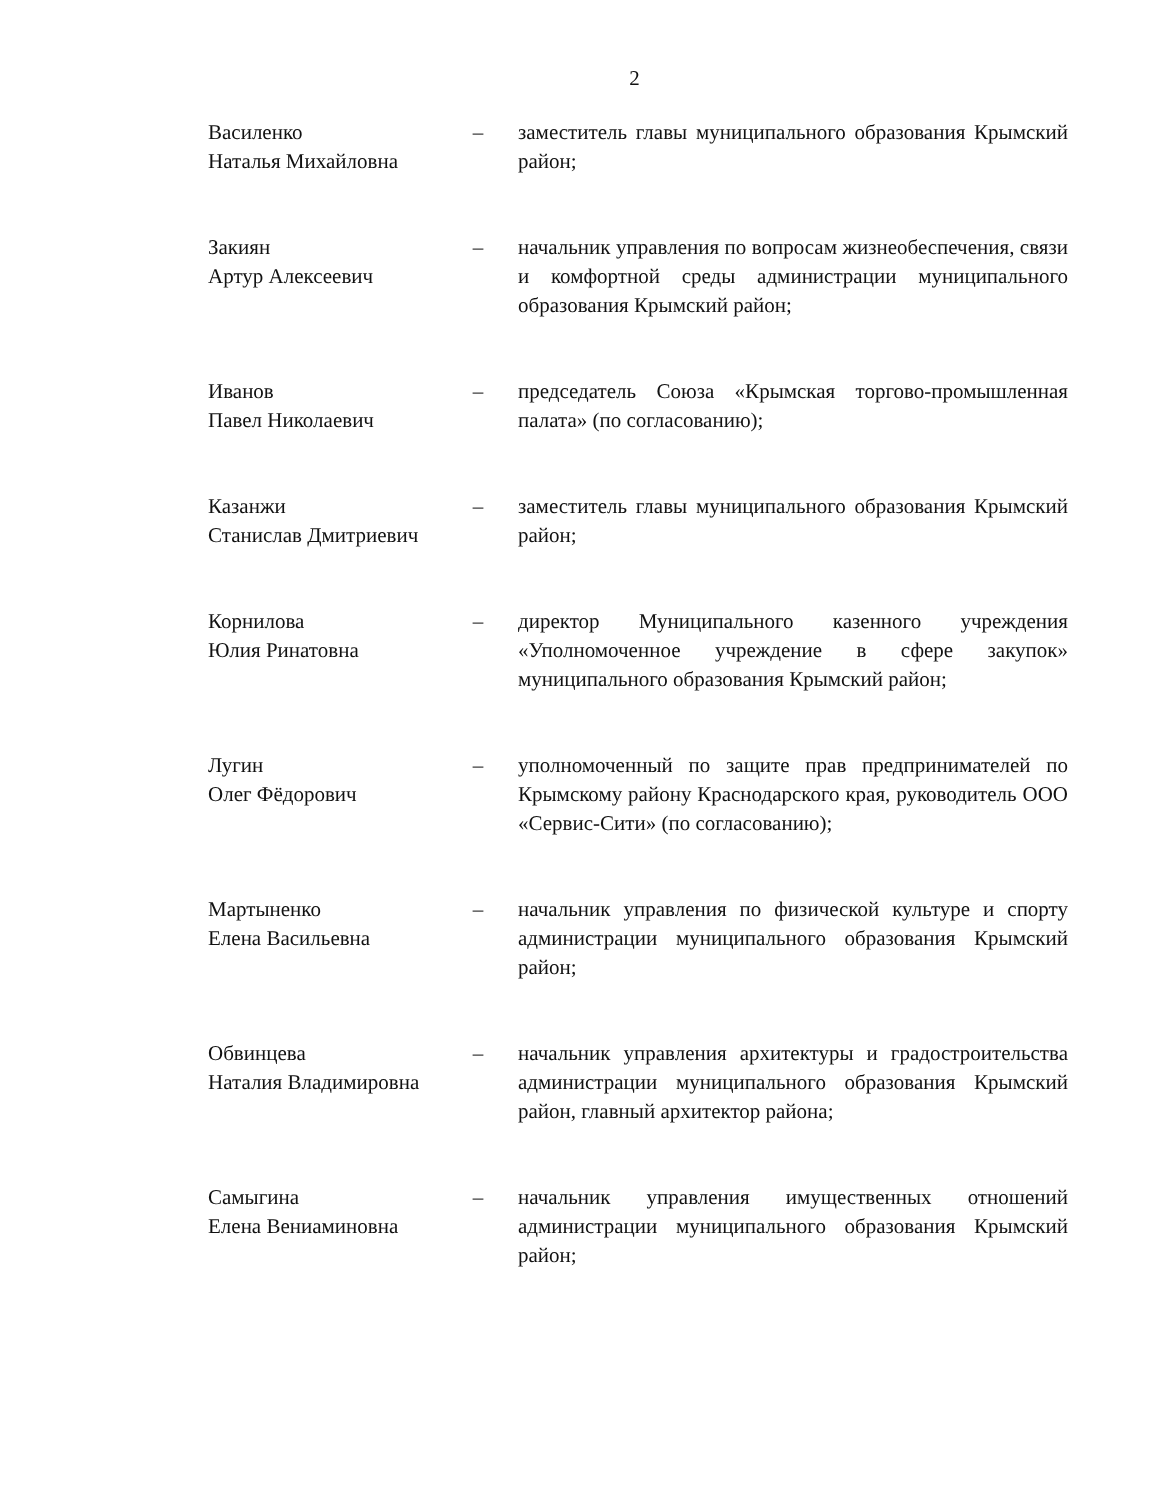2
Василенко
Наталья Михайловна
– заместитель главы муниципального образования Крымский район;
Закиян
Артур Алексеевич
– начальник управления по вопросам жизнеобеспечения, связи и комфортной среды администрации муниципального образования Крымский район;
Иванов
Павел Николаевич
– председатель Союза «Крымская торгово-промышленная палата» (по согласованию);
Казанжи
Станислав Дмитриевич
– заместитель главы муниципального образования Крымский район;
Корнилова
Юлия Ринатовна
– директор Муниципального казенного учреждения «Уполномоченное учреждение в сфере закупок» муниципального образования Крымский район;
Лугин
Олег Фёдорович
– уполномоченный по защите прав предпринимателей по Крымскому району Краснодарского края, руководитель ООО «Сервис-Сити» (по согласованию);
Мартыненко
Елена Васильевна
– начальник управления по физической культуре и спорту администрации муниципального образования Крымский район;
Обвинцева
Наталия Владимировна
– начальник управления архитектуры и градостроительства администрации муниципального образования Крымский район, главный архитектор района;
Самыгина
Елена Вениаминовна
– начальник управления имущественных отношений администрации муниципального образования Крымский район;